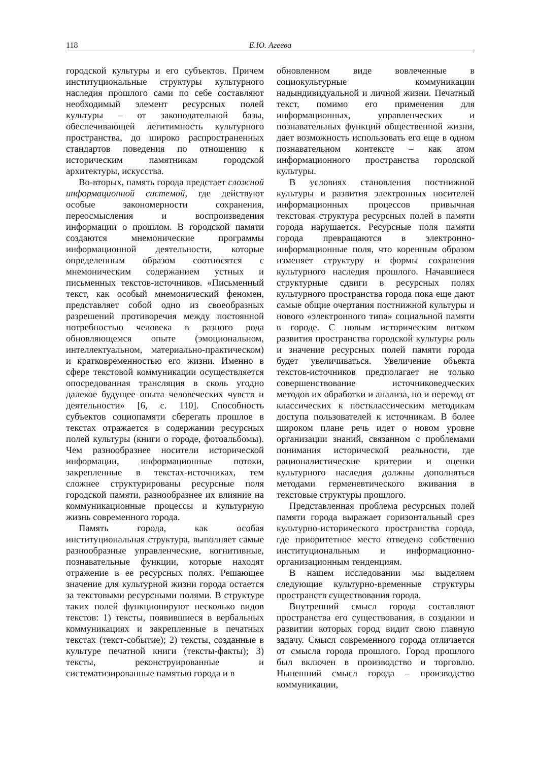118 Е.Ю. Агеева
городской культуры и его субъектов. Причем институциональные структуры культурного наследия прошлого сами по себе составляют необходимый элемент ресурсных полей культуры – от законодательной базы, обеспечивающей легитимность культурного пространства, до широко распространенных стандартов поведения по отношению к историческим памятникам городской архитектуры, искусства.
Во-вторых, память города предстает сложной информационной системой, где действуют особые закономерности сохранения, переосмысления и воспроизведения информации о прошлом. В городской памяти создаются мнемонические программы информационной деятельности, которые определенным образом соотносятся с мнемоническим содержанием устных и письменных текстов-источников. «Письменный текст, как особый мнемонический феномен, представляет собой одно из своеобразных разрешений противоречия между постоянной потребностью человека в разного рода обновляющемся опыте (эмоциональном, интеллектуальном, материально-практическом) и кратковременностью его жизни. Именно в сфере текстовой коммуникации осуществляется опосредованная трансляция в сколь угодно далекое будущее опыта человеческих чувств и деятельности» [6, с. 110]. Способность субъектов социопамяти сберегать прошлое в текстах отражается в содержании ресурсных полей культуры (книги о городе, фотоальбомы). Чем разнообразнее носители исторической информации, информационные потоки, закрепленные в текстах-источниках, тем сложнее структурированы ресурсные поля городской памяти, разнообразнее их влияние на коммуникационные процессы и культурную жизнь современного города.
Память города, как особая институциональная структура, выполняет самые разнообразные управленческие, когнитивные, познавательные функции, которые находят отражение в ее ресурсных полях. Решающее значение для культурной жизни города остается за текстовыми ресурсными полями. В структуре таких полей функционируют несколько видов текстов: 1) тексты, появившиеся в вербальных коммуникациях и закрепленные в печатных текстах (текст-событие); 2) тексты, созданные в культуре печатной книги (тексты-факты); 3) тексты, реконструированные и систематизированные памятью города и в
обновленном виде вовлеченные в социокультурные коммуникации надындивидуальной и личной жизни. Печатный текст, помимо его применения для информационных, управленческих и познавательных функций общественной жизни, дает возможность использовать его еще в одном познавательном контексте – как атом информационного пространства городской культуры.
В условиях становления постнижной культуры и развития электронных носителей информационных процессов привычная текстовая структура ресурсных полей в памяти города нарушается. Ресурсные поля памяти города превращаются в электронно-информационные поля, что коренным образом изменяет структуру и формы сохранения культурного наследия прошлого. Начавшиеся структурные сдвиги в ресурсных полях культурного пространства города пока еще дают самые общие очертания постнижной культуры и нового «электронного типа» социальной памяти в городе. С новым историческим витком развития пространства городской культуры роль и значение ресурсных полей памяти города будет увеличиваться. Увеличение объекта текстов-источников предполагает не только совершенствование источниковедческих методов их обработки и анализа, но и переход от классических к постклассическим методикам доступа пользователей к источникам. В более широком плане речь идет о новом уровне организации знаний, связанном с проблемами понимания исторической реальности, где рационалистические критерии и оценки культурного наследия должны дополняться методами герменевтического вживания в текстовые структуры прошлого.
Представленная проблема ресурсных полей памяти города выражает горизонтальный срез культурно-исторического пространства города, где приоритетное место отведено собственно институциональным и информационно-организационным тенденциям.
В нашем исследовании мы выделяем следующие культурно-временные структуры пространств существования города.
Внутренний смысл города составляют пространства его существования, в создании и развитии которых город видит свою главную задачу. Смысл современного города отличается от смысла города прошлого. Город прошлого был включен в производство и торговлю. Нынешний смысл города – производство коммуникации,